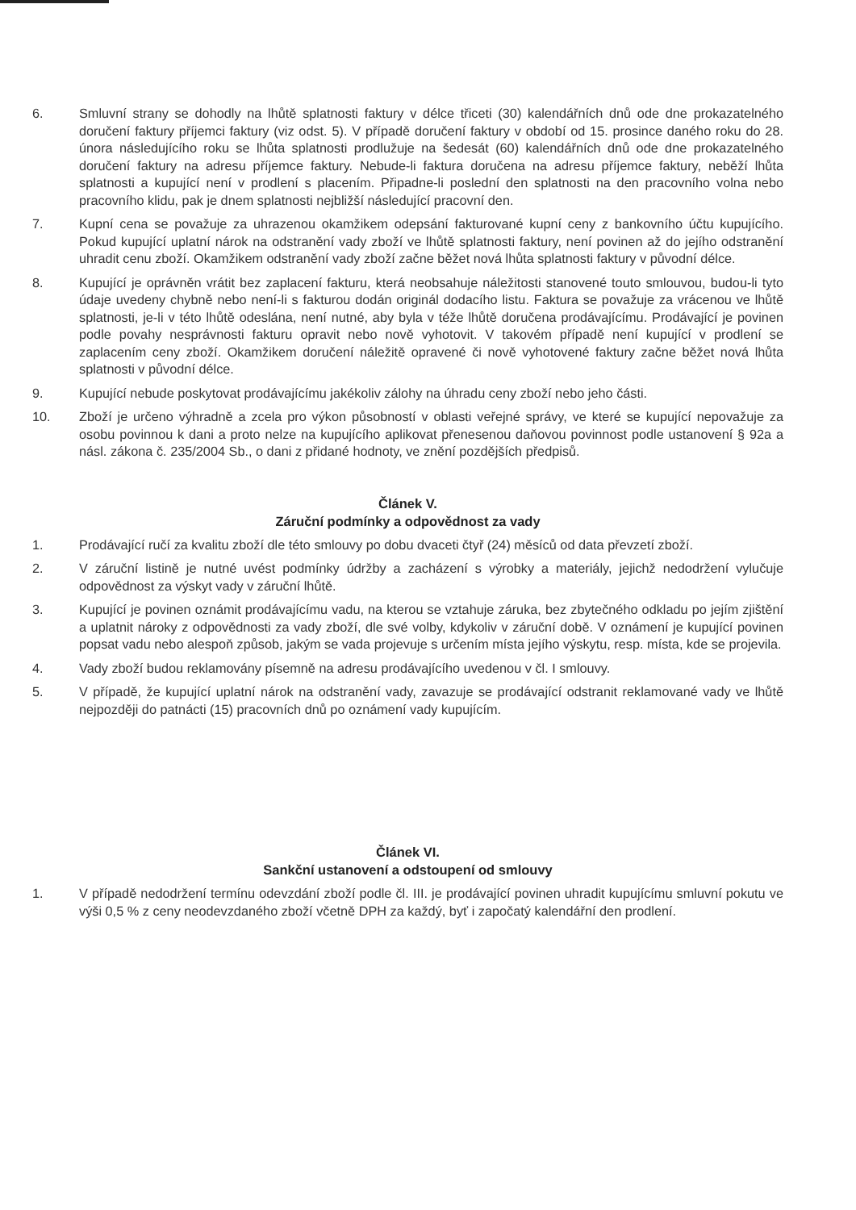6. Smluvní strany se dohodly na lhůtě splatnosti faktury v délce třiceti (30) kalendářních dnů ode dne prokazatelného doručení faktury příjemci faktury (viz odst. 5). V případě doručení faktury v období od 15. prosince daného roku do 28. února následujícího roku se lhůta splatnosti prodlužuje na šedesát (60) kalendářních dnů ode dne prokazatelného doručení faktury na adresu příjemce faktury. Nebude-li faktura doručena na adresu příjemce faktury, neběží lhůta splatnosti a kupující není v prodlení s placením. Připadne-li poslední den splatnosti na den pracovního volna nebo pracovního klidu, pak je dnem splatnosti nejbližší následující pracovní den.
7. Kupní cena se považuje za uhrazenou okamžikem odepsání fakturované kupní ceny z bankovního účtu kupujícího. Pokud kupující uplatní nárok na odstranění vady zboží ve lhůtě splatnosti faktury, není povinen až do jejího odstranění uhradit cenu zboží. Okamžikem odstranění vady zboží začne běžet nová lhůta splatnosti faktury v původní délce.
8. Kupující je oprávněn vrátit bez zaplacení fakturu, která neobsahuje náležitosti stanovené touto smlouvou, budou-li tyto údaje uvedeny chybně nebo není-li s fakturou dodán originál dodacího listu. Faktura se považuje za vrácenou ve lhůtě splatnosti, je-li v této lhůtě odeslána, není nutné, aby byla v téže lhůtě doručena prodávajícímu. Prodávající je povinen podle povahy nesprávnosti fakturu opravit nebo nově vyhotovit. V takovém případě není kupující v prodlení se zaplacením ceny zboží. Okamžikem doručení náležitě opravené či nově vyhotovené faktury začne běžet nová lhůta splatnosti v původní délce.
9. Kupující nebude poskytovat prodávajícímu jakékoliv zálohy na úhradu ceny zboží nebo jeho části.
10. Zboží je určeno výhradně a zcela pro výkon působností v oblasti veřejné správy, ve které se kupující nepovažuje za osobu povinnou k dani a proto nelze na kupujícího aplikovat přenesenou daňovou povinnost podle ustanovení § 92a a násl. zákona č. 235/2004 Sb., o dani z přidané hodnoty, ve znění pozdějších předpisů.
Článek V.
Záruční podmínky a odpovědnost za vady
1. Prodávající ručí za kvalitu zboží dle této smlouvy po dobu dvaceti čtyř (24) měsíců od data převzetí zboží.
2. V záruční listině je nutné uvést podmínky údržby a zacházení s výrobky a materiály, jejichž nedodržení vylučuje odpovědnost za výskyt vady v záruční lhůtě.
3. Kupující je povinen oznámit prodávajícímu vadu, na kterou se vztahuje záruka, bez zbytečného odkladu po jejím zjištění a uplatnit nároky z odpovědnosti za vady zboží, dle své volby, kdykoliv v záruční době. V oznámení je kupující povinen popsat vadu nebo alespoň způsob, jakým se vada projevuje s určením místa jejího výskytu, resp. místa, kde se projevila.
4. Vady zboží budou reklamovány písemně na adresu prodávajícího uvedenou v čl. I smlouvy.
5. V případě, že kupující uplatní nárok na odstranění vady, zavazuje se prodávající odstranit reklamované vady ve lhůtě nejpozději do patnácti (15) pracovních dnů po oznámení vady kupujícím.
Článek VI.
Sankční ustanovení a odstoupení od smlouvy
1. V případě nedodržení termínu odevzdání zboží podle čl. III. je prodávající povinen uhradit kupujícímu smluvní pokutu ve výši 0,5 % z ceny neodevzdaného zboží včetně DPH za každý, byť i započatý kalendářní den prodlení.